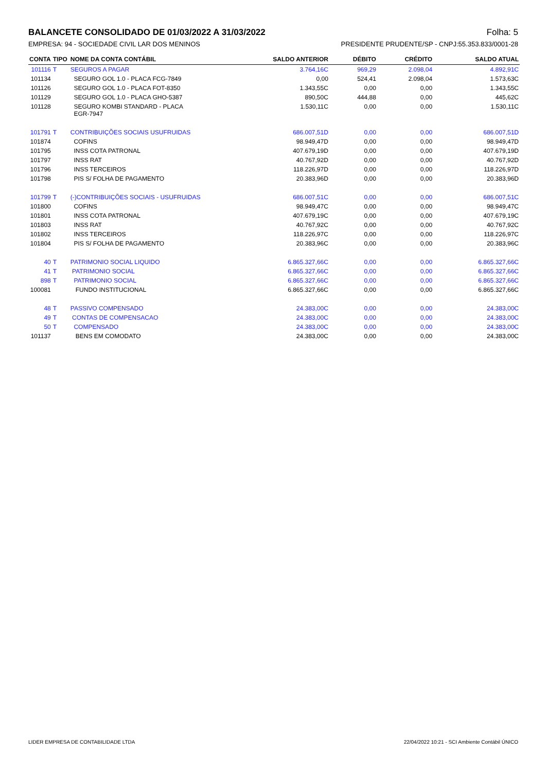BALANCETE CONSOLIDADO DE 01/03/2022 A 31/03/2022 Folha: 5
EMPRESA: 94 - SOCIEDADE CIVIL LAR DOS MENINOS PRESIDENTE PRUDENTE/SP - CNPJ:55.353.833/0001-28
| CONTA | TIPO | NOME DA CONTA CONTÁBIL | SALDO ANTERIOR | DÉBITO | CRÉDITO | SALDO ATUAL |
| --- | --- | --- | --- | --- | --- | --- |
| 101116 | T | SEGUROS A PAGAR | 3.764,16C | 969,29 | 2.098,04 | 4.892,91C |
| 101134 | | SEGURO GOL 1.0 - PLACA FCG-7849 | 0,00 | 524,41 | 2.098,04 | 1.573,63C |
| 101126 | | SEGURO GOL 1.0 - PLACA FOT-8350 | 1.343,55C | 0,00 | 0,00 | 1.343,55C |
| 101129 | | SEGURO GOL 1.0 - PLACA GHO-5387 | 890,50C | 444,88 | 0,00 | 445,62C |
| 101128 | | SEGURO KOMBI STANDARD - PLACA EGR-7947 | 1.530,11C | 0,00 | 0,00 | 1.530,11C |
| 101791 | T | CONTRIBUIÇÕES SOCIAIS USUFRUIDAS | 686.007,51D | 0,00 | 0,00 | 686.007,51D |
| 101874 | | COFINS | 98.949,47D | 0,00 | 0,00 | 98.949,47D |
| 101795 | | INSS COTA PATRONAL | 407.679,19D | 0,00 | 0,00 | 407.679,19D |
| 101797 | | INSS RAT | 40.767,92D | 0,00 | 0,00 | 40.767,92D |
| 101796 | | INSS TERCEIROS | 118.226,97D | 0,00 | 0,00 | 118.226,97D |
| 101798 | | PIS S/ FOLHA DE PAGAMENTO | 20.383,96D | 0,00 | 0,00 | 20.383,96D |
| 101799 | T | (-)CONTRIBUIÇÕES SOCIAIS - USUFRUIDAS | 686.007,51C | 0,00 | 0,00 | 686.007,51C |
| 101800 | | COFINS | 98.949,47C | 0,00 | 0,00 | 98.949,47C |
| 101801 | | INSS COTA PATRONAL | 407.679,19C | 0,00 | 0,00 | 407.679,19C |
| 101803 | | INSS RAT | 40.767,92C | 0,00 | 0,00 | 40.767,92C |
| 101802 | | INSS TERCEIROS | 118.226,97C | 0,00 | 0,00 | 118.226,97C |
| 101804 | | PIS S/ FOLHA DE PAGAMENTO | 20.383,96C | 0,00 | 0,00 | 20.383,96C |
| 40 | T | PATRIMONIO SOCIAL LIQUIDO | 6.865.327,66C | 0,00 | 0,00 | 6.865.327,66C |
| 41 | T | PATRIMONIO SOCIAL | 6.865.327,66C | 0,00 | 0,00 | 6.865.327,66C |
| 898 | T | PATRIMONIO SOCIAL | 6.865.327,66C | 0,00 | 0,00 | 6.865.327,66C |
| 100081 | | FUNDO INSTITUCIONAL | 6.865.327,66C | 0,00 | 0,00 | 6.865.327,66C |
| 48 | T | PASSIVO COMPENSADO | 24.383,00C | 0,00 | 0,00 | 24.383,00C |
| 49 | T | CONTAS DE COMPENSACAO | 24.383,00C | 0,00 | 0,00 | 24.383,00C |
| 50 | T | COMPENSADO | 24.383,00C | 0,00 | 0,00 | 24.383,00C |
| 101137 | | BENS EM COMODATO | 24.383,00C | 0,00 | 0,00 | 24.383,00C |
LIDER EMPRESA DE CONTABILIDADE LTDA
22/04/2022 10:21 - SCI Ambiente Contábil ÚNICO